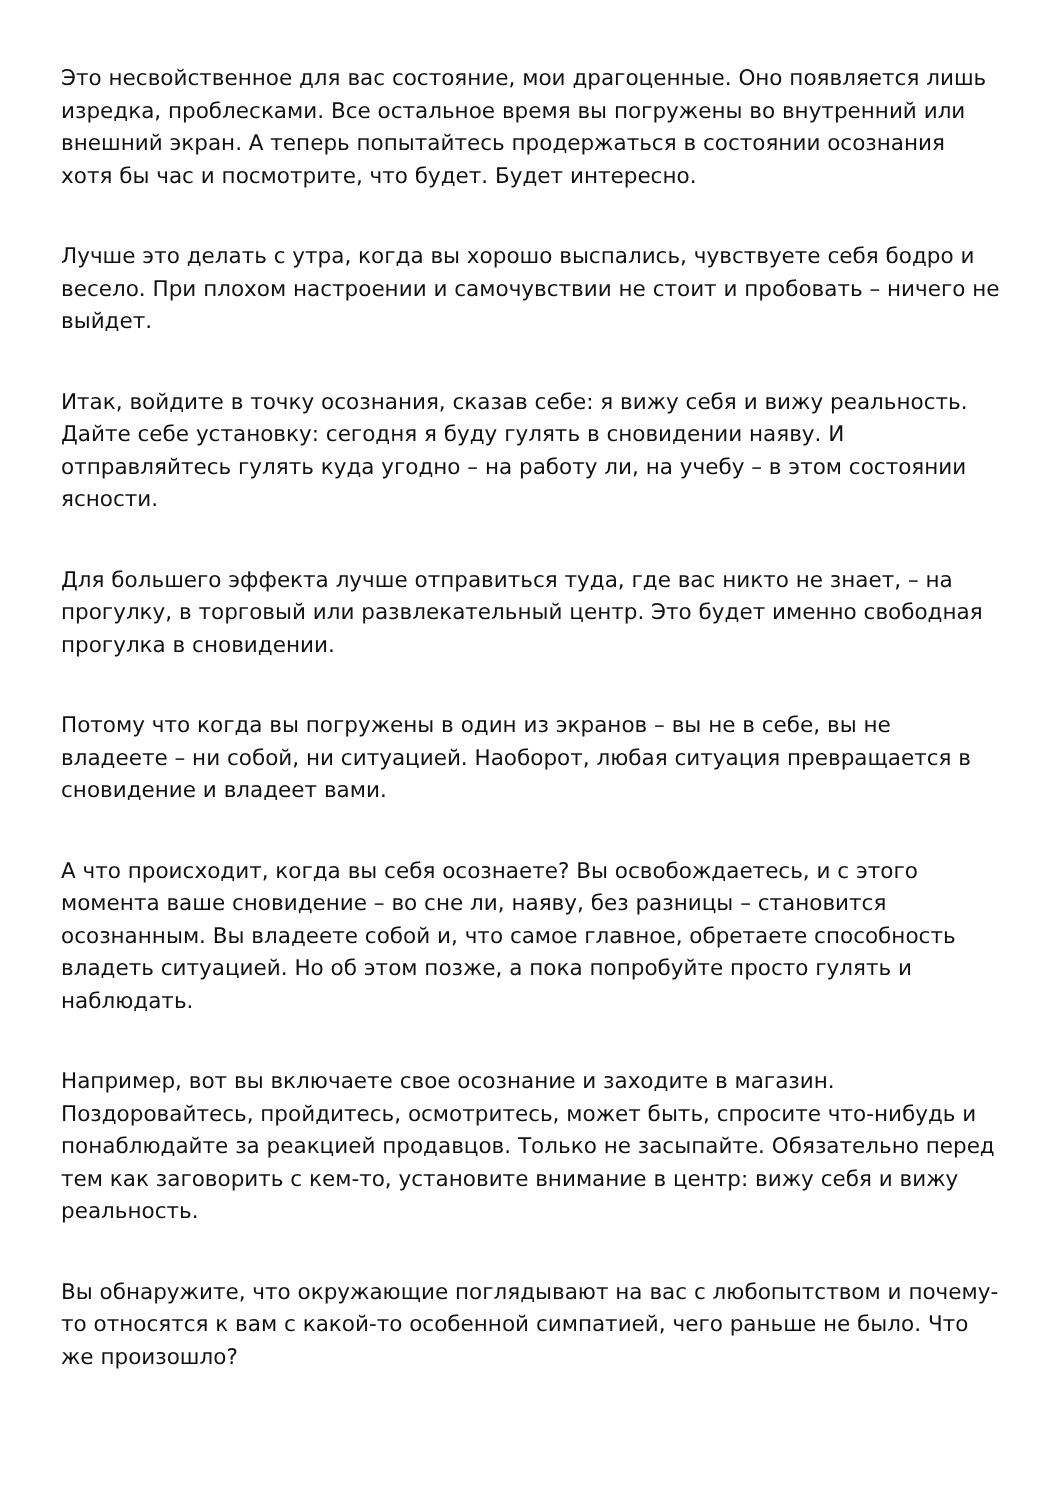Это несвойственное для вас состояние, мои драгоценные. Оно появляется лишь изредка, проблесками. Все остальное время вы погружены во внутренний или внешний экран. А теперь попытайтесь продержаться в состоянии осознания хотя бы час и посмотрите, что будет. Будет интересно.
Лучше это делать с утра, когда вы хорошо выспались, чувствуете себя бодро и весело. При плохом настроении и самочувствии не стоит и пробовать – ничего не выйдет.
Итак, войдите в точку осознания, сказав себе: я вижу себя и вижу реальность. Дайте себе установку: сегодня я буду гулять в сновидении наяву. И отправляйтесь гулять куда угодно – на работу ли, на учебу – в этом состоянии ясности.
Для большего эффекта лучше отправиться туда, где вас никто не знает, – на прогулку, в торговый или развлекательный центр. Это будет именно свободная прогулка в сновидении.
Потому что когда вы погружены в один из экранов – вы не в себе, вы не владеете – ни собой, ни ситуацией. Наоборот, любая ситуация превращается в сновидение и владеет вами.
А что происходит, когда вы себя осознаете? Вы освобождаетесь, и с этого момента ваше сновидение – во сне ли, наяву, без разницы – становится осознанным. Вы владеете собой и, что самое главное, обретаете способность владеть ситуацией. Но об этом позже, а пока попробуйте просто гулять и наблюдать.
Например, вот вы включаете свое осознание и заходите в магазин. Поздоровайтесь, пройдитесь, осмотритесь, может быть, спросите что-нибудь и понаблюдайте за реакцией продавцов. Только не засыпайте. Обязательно перед тем как заговорить с кем-то, установите внимание в центр: вижу себя и вижу реальность.
Вы обнаружите, что окружающие поглядывают на вас с любопытством и почему-то относятся к вам с какой-то особенной симпатией, чего раньше не было. Что же произошло?